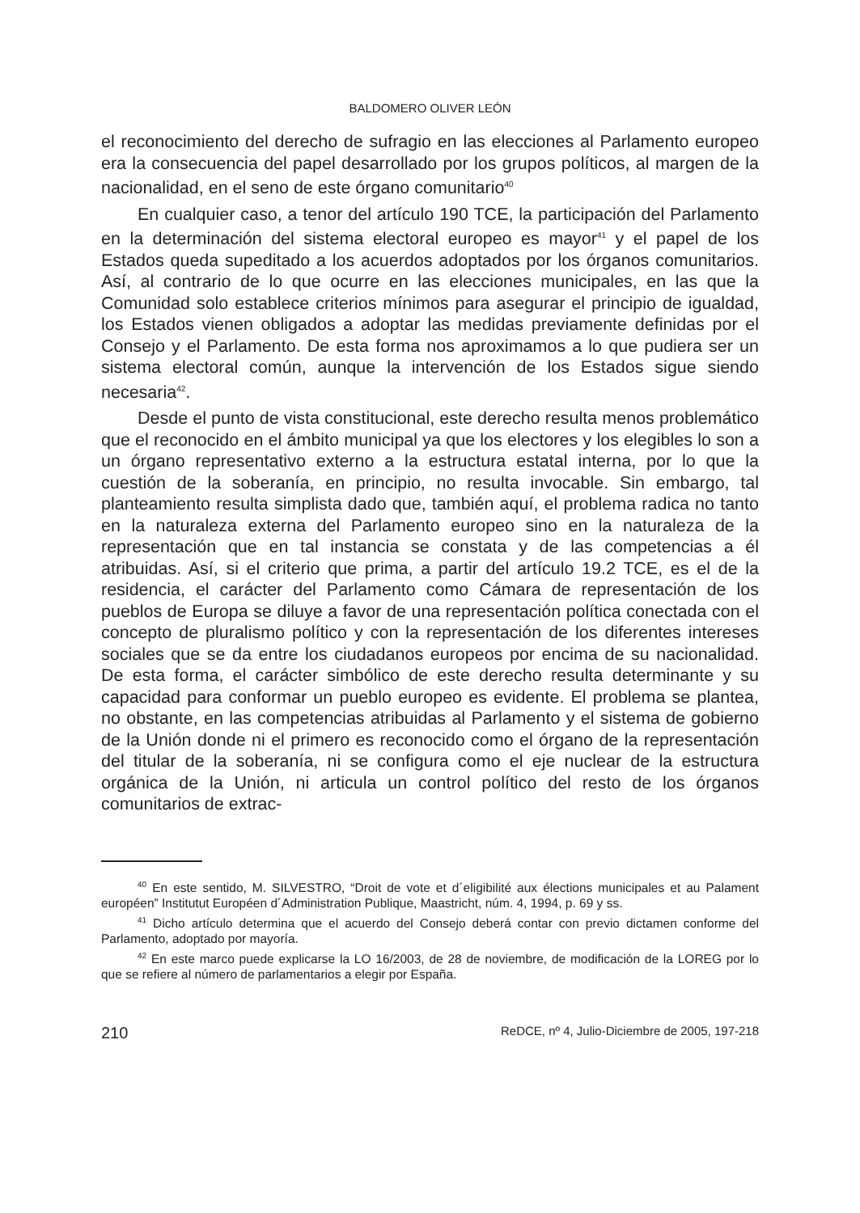BALDOMERO OLIVER LEÓN
el reconocimiento del derecho de sufragio en las elecciones al Parlamento europeo era la consecuencia del papel desarrollado por los grupos políticos, al margen de la nacionalidad, en el seno de este órgano comunitario<sup>40</sup>
En cualquier caso, a tenor del artículo 190 TCE, la participación del Parlamento en la determinación del sistema electoral europeo es mayor<sup>41</sup> y el papel de los Estados queda supeditado a los acuerdos adoptados por los órganos comunitarios. Así, al contrario de lo que ocurre en las elecciones municipales, en las que la Comunidad solo establece criterios mínimos para asegurar el principio de igualdad, los Estados vienen obligados a adoptar las medidas previamente definidas por el Consejo y el Parlamento. De esta forma nos aproximamos a lo que pudiera ser un sistema electoral común, aunque la intervención de los Estados sigue siendo necesaria<sup>42</sup>.
Desde el punto de vista constitucional, este derecho resulta menos problemático que el reconocido en el ámbito municipal ya que los electores y los elegibles lo son a un órgano representativo externo a la estructura estatal interna, por lo que la cuestión de la soberanía, en principio, no resulta invocable. Sin embargo, tal planteamiento resulta simplista dado que, también aquí, el problema radica no tanto en la naturaleza externa del Parlamento europeo sino en la naturaleza de la representación que en tal instancia se constata y de las competencias a él atribuidas. Así, si el criterio que prima, a partir del artículo 19.2 TCE, es el de la residencia, el carácter del Parlamento como Cámara de representación de los pueblos de Europa se diluye a favor de una representación política conectada con el concepto de pluralismo político y con la representación de los diferentes intereses sociales que se da entre los ciudadanos europeos por encima de su nacionalidad. De esta forma, el carácter simbólico de este derecho resulta determinante y su capacidad para conformar un pueblo europeo es evidente. El problema se plantea, no obstante, en las competencias atribuidas al Parlamento y el sistema de gobierno de la Unión donde ni el primero es reconocido como el órgano de la representación del titular de la soberanía, ni se configura como el eje nuclear de la estructura orgánica de la Unión, ni articula un control político del resto de los órganos comunitarios de extrac-
<sup>40</sup> En este sentido, M. SILVESTRO, “Droit de vote et d´eligibilité aux élections municipales et au Palament européen” Institutut Européen d´Administration Publique, Maastricht, núm. 4, 1994, p. 69 y ss.
<sup>41</sup> Dicho artículo determina que el acuerdo del Consejo deberá contar con previo dictamen conforme del Parlamento, adoptado por mayoría.
<sup>42</sup> En este marco puede explicarse la LO 16/2003, de 28 de noviembre, de modificación de la LOREG por lo que se refiere al número de parlamentarios a elegir por España.
210 ReDCE, nº 4, Julio-Diciembre de 2005, 197-218